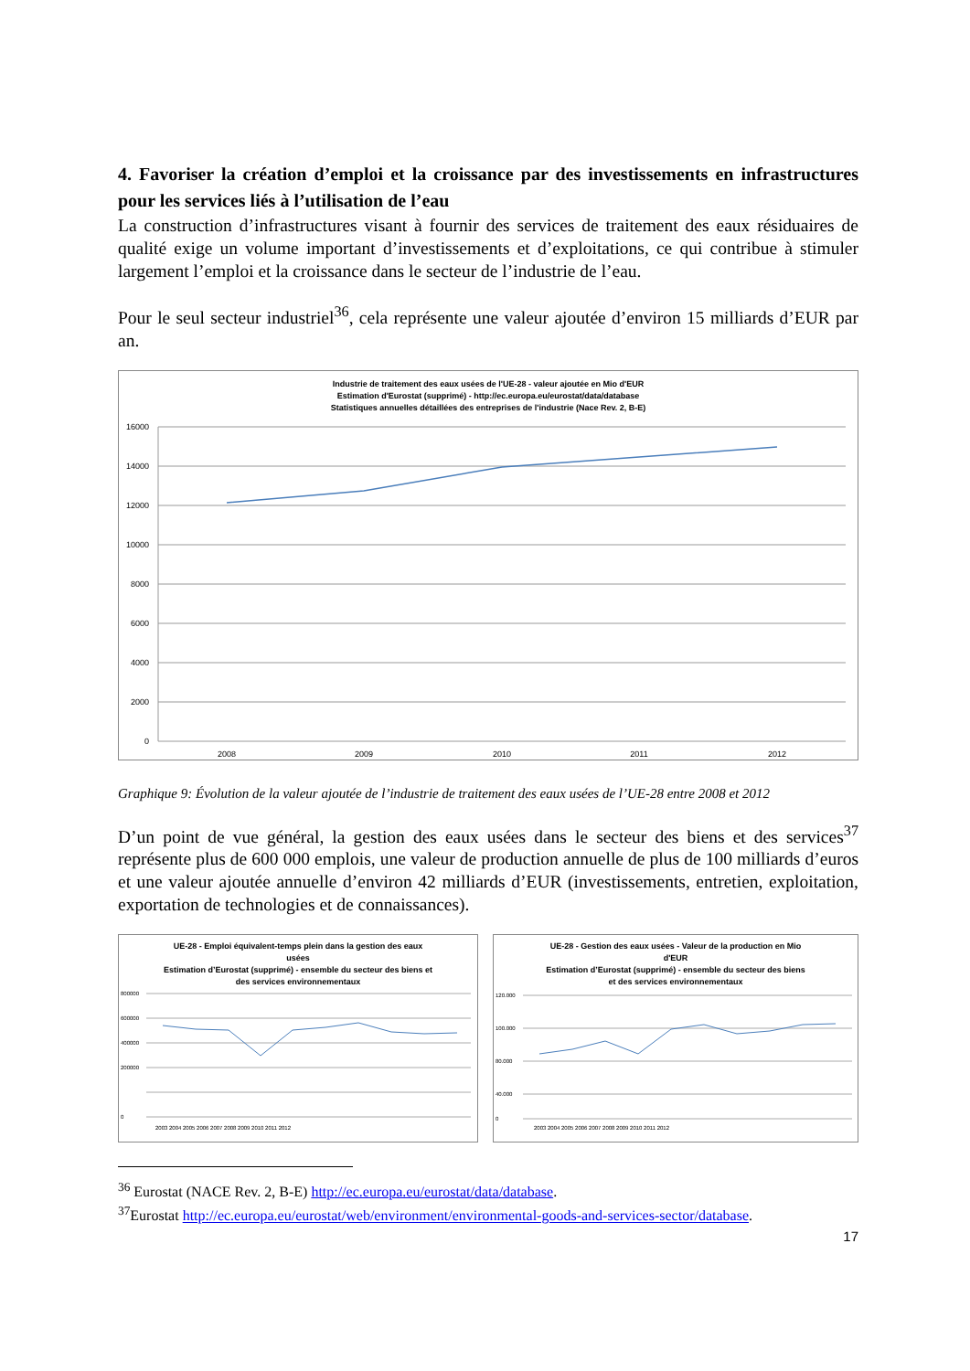4. Favoriser la création d’emploi et la croissance par des investissements en infrastructures pour les services liés à l’utilisation de l’eau
La construction d’infrastructures visant à fournir des services de traitement des eaux résiduaires de qualité exige un volume important d’investissements et d’exploitations, ce qui contribue à stimuler largement l’emploi et la croissance dans le secteur de l’industrie de l’eau.
Pour le seul secteur industriel<sup>36</sup>, cela représente une valeur ajoutée d’environ 15 milliards d’EUR par an.
Industrie de traitement des eaux usées de l'UE-28 - valeur ajoutée en Mio d'EUR
Estimation d'Eurostat (supprimé) - http://ec.europa.eu/eurostat/data/database
Statistiques annuelles détaillées des entreprises de l'industrie (Nace Rev. 2, B-E)
16000
14000
12000
10000
8000
6000
4000
2000
0
2008
2009
2010
2011
2012
Graphique 9: Évolution de la valeur ajoutée de l’industrie de traitement des eaux usées de l’UE-28 entre 2008 et 2012
D’un point de vue général, la gestion des eaux usées dans le secteur des biens et des services<sup>37</sup> représente plus de 600 000 emplois, une valeur de production annuelle de plus de 100 milliards d’euros et une valeur ajoutée annuelle d’environ 42 milliards d’EUR (investissements, entretien, exploitation, exportation de technologies et de connaissances).
UE-28 - Emploi équivalent-temps plein dans la gestion des eaux
usées
Estimation d’Eurostat (supprimé) - ensemble du secteur des biens et
des services environnementaux
800000
600000
400000
200000
0
2003 2004 2005 2006 2007 2008 2009 2010 2011 2012
UE-28 - Gestion des eaux usées - Valeur de la production en Mio
d'EUR
Estimation d’Eurostat (supprimé) - ensemble du secteur des biens
et des services environnementaux
120.000
100.000
80.000
40.000
0
2003 2004 2005 2006 2007 2008 2009 2010 2011 2012
<sup>36</sup> Eurostat (NACE Rev. 2, B-E) http://ec.europa.eu/eurostat/data/database.
<sup>37</sup> Eurostat http://ec.europa.eu/eurostat/web/environment/environmental-goods-and-services-sector/database.
17